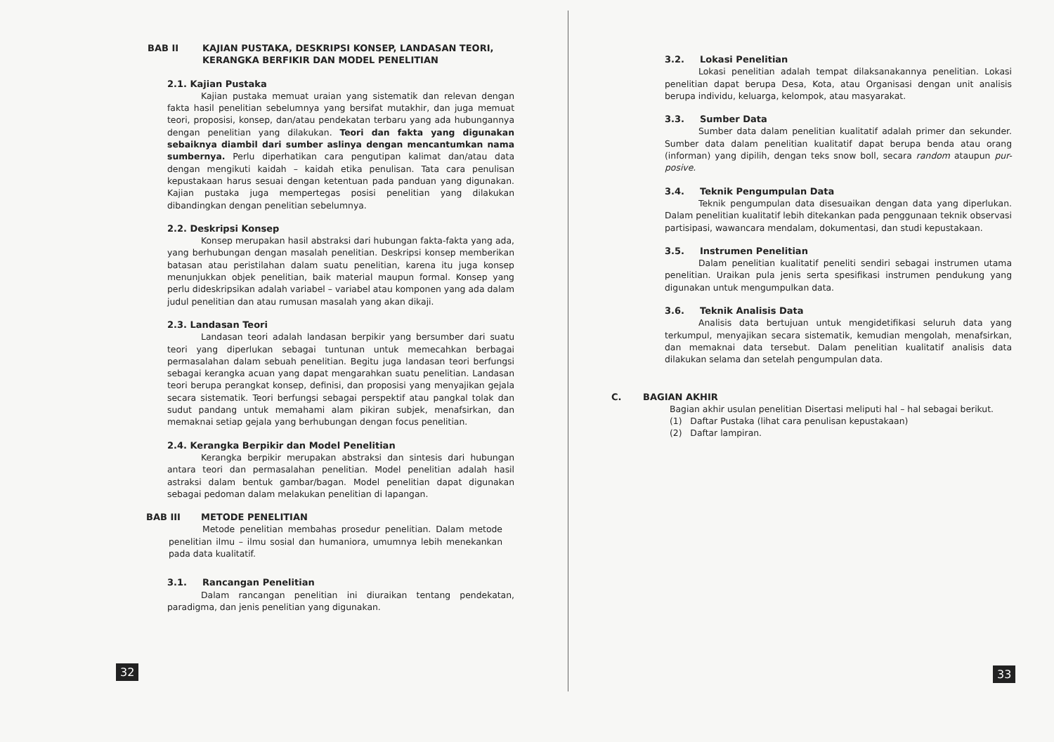BAB II KAJIAN PUSTAKA, DESKRIPSI KONSEP, LANDASAN TEORI, KERANGKA BERFIKIR DAN MODEL PENELITIAN
2.1. Kajian Pustaka
Kajian pustaka memuat uraian yang sistematik dan relevan dengan fakta hasil penelitian sebelumnya yang bersifat mutakhir, dan juga memuat teori, proposisi, konsep, dan/atau pendekatan terbaru yang ada hubungannya dengan penelitian yang dilakukan. Teori dan fakta yang digunakan sebaiknya diambil dari sumber aslinya dengan mencantumkan nama sumbernya. Perlu diperhatikan cara pengutipan kalimat dan/atau data dengan mengikuti kaidah – kaidah etika penulisan. Tata cara penulisan kepustakaan harus sesuai dengan ketentuan pada panduan yang digunakan. Kajian pustaka juga mempertegas posisi penelitian yang dilakukan dibandingkan dengan penelitian sebelumnya.
2.2. Deskripsi Konsep
Konsep merupakan hasil abstraksi dari hubungan fakta-fakta yang ada, yang berhubungan dengan masalah penelitian. Deskripsi konsep memberikan batasan atau peristilahan dalam suatu penelitian, karena itu juga konsep menunjukkan objek penelitian, baik material maupun formal. Konsep yang perlu dideskripsikan adalah variabel – variabel atau komponen yang ada dalam judul penelitian dan atau rumusan masalah yang akan dikaji.
2.3. Landasan Teori
Landasan teori adalah landasan berpikir yang bersumber dari suatu teori yang diperlukan sebagai tuntunan untuk memecahkan berbagai permasalahan dalam sebuah penelitian. Begitu juga landasan teori berfungsi sebagai kerangka acuan yang dapat mengarahkan suatu penelitian. Landasan teori berupa perangkat konsep, definisi, dan proposisi yang menyajikan gejala secara sistematik. Teori berfungsi sebagai perspektif atau pangkal tolak dan sudut pandang untuk memahami alam pikiran subjek, menafsirkan, dan memaknai setiap gejala yang berhubungan dengan focus penelitian.
2.4. Kerangka Berpikir dan Model Penelitian
Kerangka berpikir merupakan abstraksi dan sintesis dari hubungan antara teori dan permasalahan penelitian. Model penelitian adalah hasil astraksi dalam bentuk gambar/bagan. Model penelitian dapat digunakan sebagai pedoman dalam melakukan penelitian di lapangan.
BAB III METODE PENELITIAN
Metode penelitian membahas prosedur penelitian. Dalam metode penelitian ilmu – ilmu sosial dan humaniora, umumnya lebih menekankan pada data kualitatif.
3.1. Rancangan Penelitian
Dalam rancangan penelitian ini diuraikan tentang pendekatan, paradigma, dan jenis penelitian yang digunakan.
32
3.2. Lokasi Penelitian
Lokasi penelitian adalah tempat dilaksanakannya penelitian. Lokasi penelitian dapat berupa Desa, Kota, atau Organisasi dengan unit analisis berupa individu, keluarga, kelompok, atau masyarakat.
3.3. Sumber Data
Sumber data dalam penelitian kualitatif adalah primer dan sekunder. Sumber data dalam penelitian kualitatif dapat berupa benda atau orang (informan) yang dipilih, dengan teks snow boll, secara random ataupun pur-posive.
3.4. Teknik Pengumpulan Data
Teknik pengumpulan data disesuaikan dengan data yang diperlukan. Dalam penelitian kualitatif lebih ditekankan pada penggunaan teknik observasi partisipasi, wawancara mendalam, dokumentasi, dan studi kepustakaan.
3.5. Instrumen Penelitian
Dalam penelitian kualitatif peneliti sendiri sebagai instrumen utama penelitian. Uraikan pula jenis serta spesifikasi instrumen pendukung yang digunakan untuk mengumpulkan data.
3.6. Teknik Analisis Data
Analisis data bertujuan untuk mengidetifikasi seluruh data yang terkumpul, menyajikan secara sistematik, kemudian mengolah, menafsirkan, dan memaknai data tersebut. Dalam penelitian kualitatif analisis data dilakukan selama dan setelah pengumpulan data.
C. BAGIAN AKHIR
Bagian akhir usulan penelitian Disertasi meliputi hal – hal sebagai berikut.
(1) Daftar Pustaka (lihat cara penulisan kepustakaan)
(2) Daftar lampiran.
33